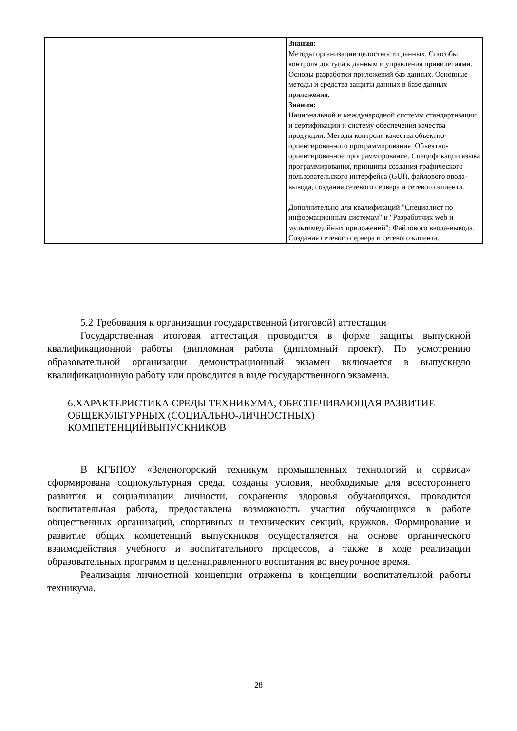| | | Знания: Методы организации целостности данных. Способы контроля доступа к данным и управления привилегиями. Основы разработки приложений баз данных. Основные методы и средства защиты данных в базе данных приложения. Знания: Национальной и международной системы стандартизации и сертификации и систему обеспечения качества продукции. Методы контроля качества объектно- ориентированного программирования. Объектно-ориентированное программирование. Спецификации языка программирования, принципы создания графического пользовательского интерфейса (GUI), файлового ввода-вывода, создания сетевого сервера и сетевого клиента. Дополнительно для квалификаций "Специалист по информационным системам" и "Разработчик web и мультимедийных приложений": Файлового ввода-вывода. Создания сетевого сервера и сетевого клиента. |
5.2 Требования к организации государственной (итоговой) аттестации
Государственная итоговая аттестация проводится в форме защиты выпускной квалификационной работы (дипломная работа (дипломный проект). По усмотрению образовательной организации демонстрационный экзамен включается в выпускную квалификационную работу или проводится в виде государственного экзамена.
6.ХАРАКТЕРИСТИКА СРЕДЫ ТЕХНИКУМА, ОБЕСПЕЧИВАЮЩАЯ РАЗВИТИЕ ОБЩЕКУЛЬТУРНЫХ (СОЦИАЛЬНО-ЛИЧНОСТНЫХ) КОМПЕТЕНЦИЙВЫПУСКНИКОВ
В КГБПОУ «Зеленогорский техникум промышленных технологий и сервиса» сформирована социокультурная среда, созданы условия, необходимые для всестороннего развития и социализации личности, сохранения здоровья обучающихся, проводится воспитательная работа, предоставлена возможность участия обучающихся в работе общественных организаций, спортивных и технических секций, кружков. Формирование и развитие общих компетенций выпускников осуществляется на основе органического взаимодействия учебного и воспитательного процессов, а также в ходе реализации образовательных программ и целенаправленного воспитания во внеурочное время.
Реализация личностной концепции отражены в концепции воспитательной работы техникума.
28